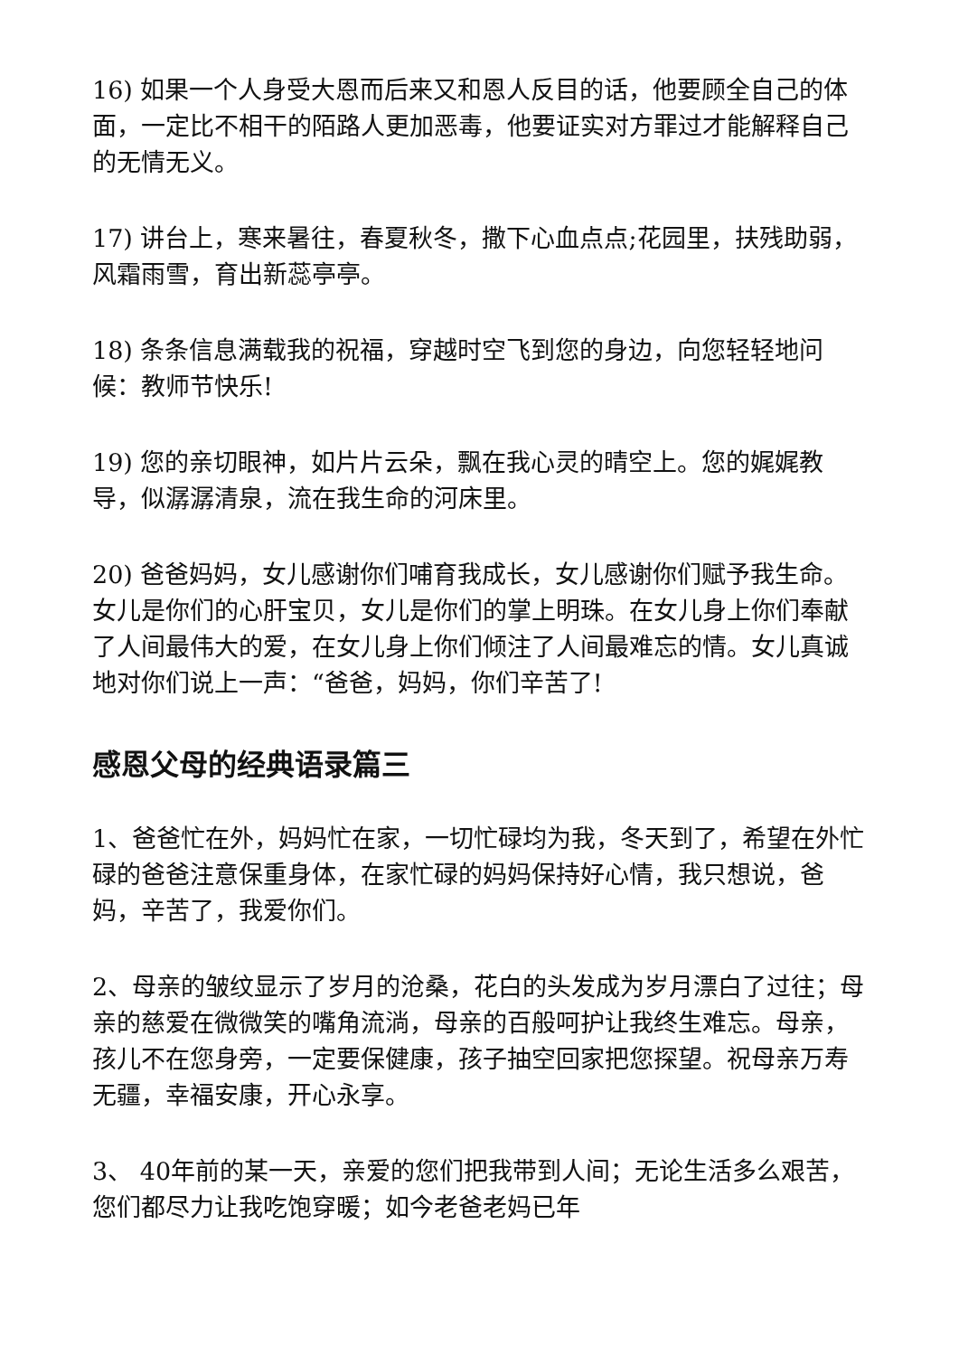16) 如果一个人身受大恩而后来又和恩人反目的话，他要顾全自己的体面，一定比不相干的陌路人更加恶毒，他要证实对方罪过才能解释自己的无情无义。
17) 讲台上，寒来暑往，春夏秋冬，撒下心血点点;花园里，扶残助弱，风霜雨雪，育出新蕊亭亭。
18) 条条信息满载我的祝福，穿越时空飞到您的身边，向您轻轻地问候：教师节快乐!
19) 您的亲切眼神，如片片云朵，飘在我心灵的晴空上。您的娓娓教导，似潺潺清泉，流在我生命的河床里。
20) 爸爸妈妈，女儿感谢你们哺育我成长，女儿感谢你们赋予我生命。女儿是你们的心肝宝贝，女儿是你们的掌上明珠。在女儿身上你们奉献了人间最伟大的爱，在女儿身上你们倾注了人间最难忘的情。女儿真诚地对你们说上一声：“爸爸，妈妈，你们辛苦了!
感恩父母的经典语录篇三
1、爸爸忙在外，妈妈忙在家，一切忙碌均为我，冬天到了，希望在外忙碌的爸爸注意保重身体，在家忙碌的妈妈保持好心情，我只想说，爸妈，辛苦了，我爱你们。
2、母亲的皱纹显示了岁月的沧桑，花白的头发成为岁月漂白了过往；母亲的慈爱在微微笑的嘴角流淌，母亲的百般呵护让我终生难忘。母亲，孩儿不在您身旁，一定要保健康，孩子抽空回家把您探望。祝母亲万寿无疆，幸福安康，开心永享。
3、 40年前的某一天，亲爱的您们把我带到人间；无论生活多么艰苦，您们都尽力让我吃饱穿暖；如今老爸老妈已年